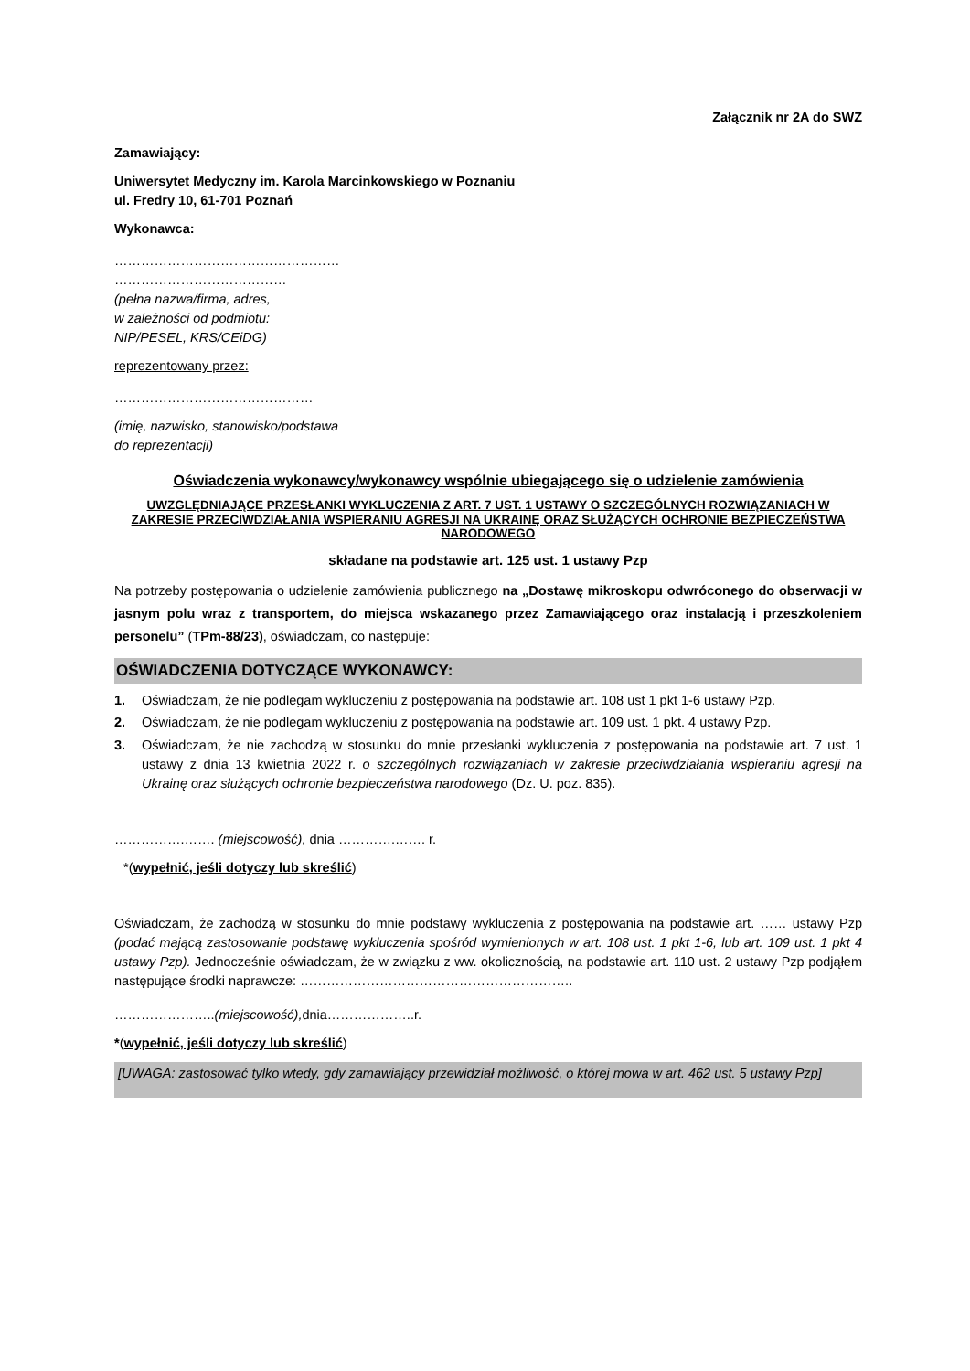Załącznik nr 2A do SWZ
Zamawiający:
Uniwersytet Medyczny im. Karola Marcinkowskiego w Poznaniu
ul. Fredry 10, 61-701 Poznań
Wykonawca:
……………………………………………
…………………………………
(pełna nazwa/firma, adres,
w zależności od podmiotu:
NIP/PESEL, KRS/CEiDG)
reprezentowany przez:
………………………………………
(imię, nazwisko, stanowisko/podstawa
do reprezentacji)
Oświadczenia wykonawcy/wykonawcy wspólnie ubiegającego się o udzielenie zamówienia
UWZGLĘDNIAJĄCE PRZESŁANKI WYKLUCZENIA Z ART. 7 UST. 1 USTAWY O SZCZEGÓLNYCH ROZWIĄZANIACH W ZAKRESIE PRZECIWDZIAŁANIA WSPIERANIU AGRESJI NA UKRAINĘ ORAZ SŁUŻĄCYCH OCHRONIE BEZPIECZEŃSTWA NARODOWEGO
składane na podstawie art. 125 ust. 1 ustawy Pzp
Na potrzeby postępowania o udzielenie zamówienia publicznego na „Dostawę mikroskopu odwróconego do obserwacji w jasnym polu wraz z transportem, do miejsca wskazanego przez Zamawiającego oraz instalacją i przeszkoleniem personelu” (TPm-88/23), oświadczam, co następuje:
OŚWIADCZENIA DOTYCZĄCE WYKONAWCY:
1. Oświadczam, że nie podlegam wykluczeniu z postępowania na podstawie art. 108 ust 1 pkt 1-6 ustawy Pzp.
2. Oświadczam, że nie podlegam wykluczeniu z postępowania na podstawie art. 109 ust. 1 pkt. 4 ustawy Pzp.
3. Oświadczam, że nie zachodzą w stosunku do mnie przesłanki wykluczenia z postępowania na podstawie art. 7 ust. 1 ustawy z dnia 13 kwietnia 2022 r. o szczególnych rozwiązaniach w zakresie przeciwdziałania wspieraniu agresji na Ukrainę oraz służących ochronie bezpieczeństwa narodowego (Dz. U. poz. 835).
…………….……. (miejscowość), dnia ………….……. r.
*(wypełnić, jeśli dotyczy lub skreślić)
Oświadczam, że zachodzą w stosunku do mnie podstawy wykluczenia z postępowania na podstawie art. …… ustawy Pzp (podać mającą zastosowanie podstawę wykluczenia spośród wymienionych w art. 108 ust. 1 pkt 1-6, lub art. 109 ust. 1 pkt 4 ustawy Pzp). Jednocześnie oświadczam, że w związku z ww. okolicznością, na podstawie art. 110 ust. 2 ustawy Pzp podjąłem następujące środki naprawcze: ……………………………………………………..
…………………..(miejscowość), dnia………………..r.
*(wypełnić, jeśli dotyczy lub skreślić)
[UWAGA: zastosować tylko wtedy, gdy zamawiający przewidział możliwość, o której mowa w art. 462 ust. 5 ustawy Pzp]